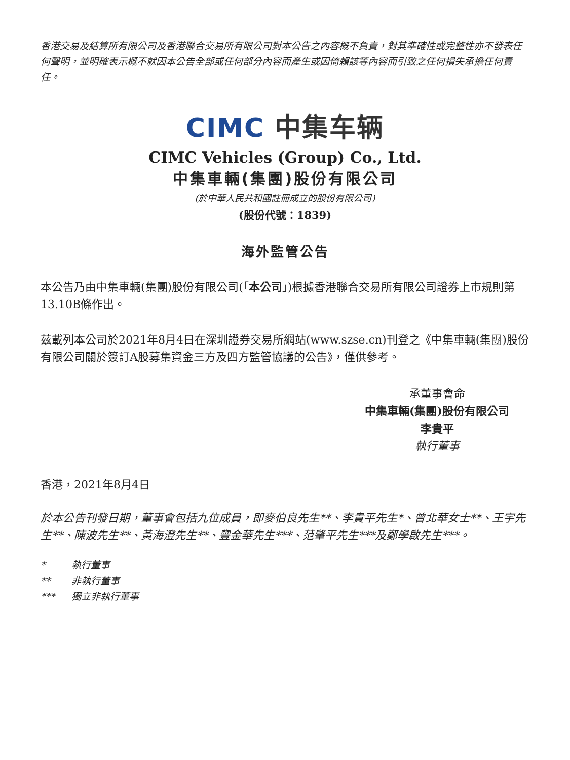香港交易及結算所有限公司及香港聯合交易所有限公司對本公告之內容概不負責，對其準確性或完整性亦不發表任何聲明，並明確表示概不就因本公告全部或任何部分內容而產生或因倚賴該等內容而引致之任何損失承擔任何責任。
CIMC 中集车辆
CIMC Vehicles (Group) Co., Ltd.
中集車輛(集團)股份有限公司
(於中華人民共和國註冊成立的股份有限公司)
(股份代號：1839)
海外監管公告
本公告乃由中集車輛(集團)股份有限公司(「本公司」)根據香港聯合交易所有限公司證券上市規則第13.10B條作出。
茲載列本公司於2021年8月4日在深圳證券交易所網站(www.szse.cn)刊登之《中集車輛(集團)股份有限公司關於簽訂A股募集資金三方及四方監管協議的公告》，僅供參考。
承董事會命
中集車輛(集團)股份有限公司
李貴平
執行董事
香港，2021年8月4日
於本公告刊發日期，董事會包括九位成員，即麥伯良先生**、李貴平先生*、曾北華女士**、王宇先生**、陳波先生**、黃海澄先生**、豐金華先生***、范肇平先生***及鄭學啟先生***。
* 執行董事
** 非執行董事
*** 獨立非執行董事